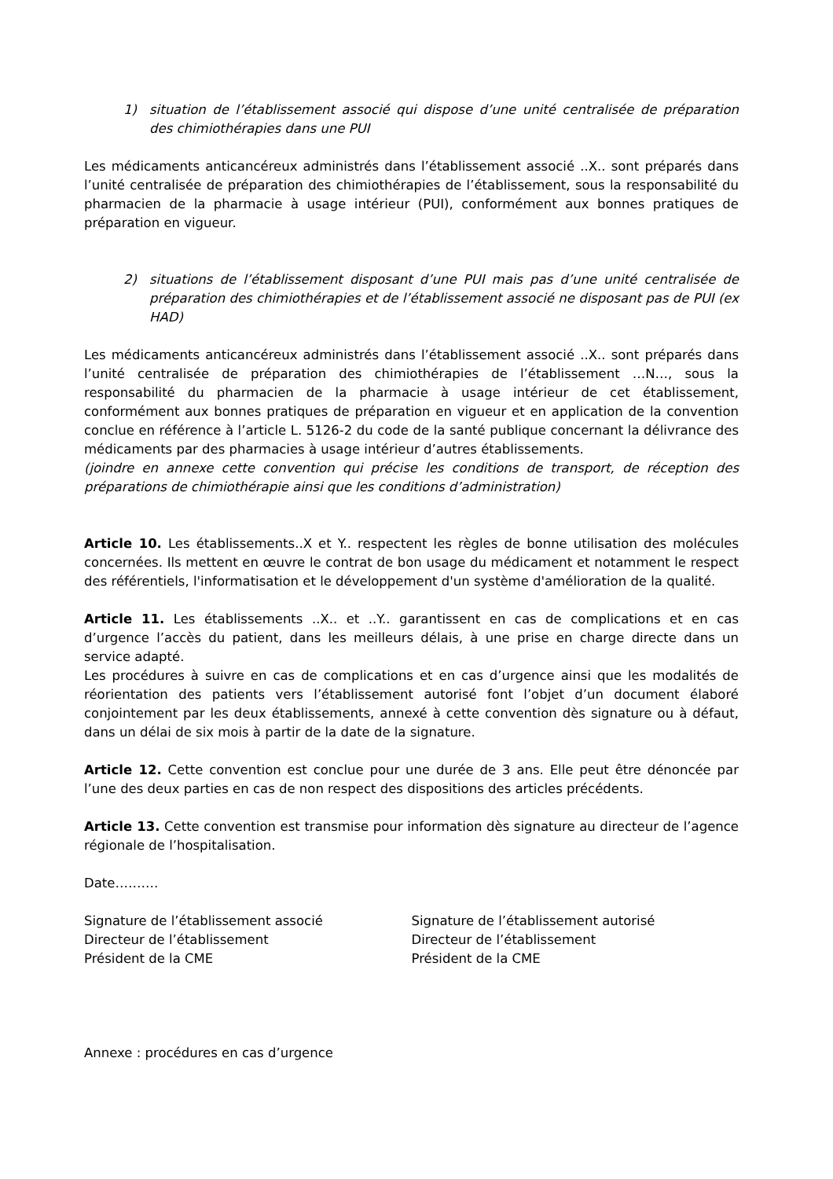1) situation de l’établissement associé qui dispose d’une unité centralisée de préparation des chimiothérapies dans une PUI
Les médicaments anticancéreux administrés dans l’établissement associé ..X.. sont préparés dans l’unité centralisée de préparation des chimiothérapies de l’établissement, sous la responsabilité du pharmacien de la pharmacie à usage intérieur (PUI), conformément aux bonnes pratiques de préparation en vigueur.
2) situations de l’établissement disposant d’une PUI mais pas d’une unité centralisée de préparation des chimiothérapies et de l’établissement associé ne disposant pas de PUI (ex HAD)
Les médicaments anticancéreux administrés dans l’établissement associé ..X.. sont préparés dans l’unité centralisée de préparation des chimiothérapies de l’établissement …N…, sous la responsabilité du pharmacien de la pharmacie à usage intérieur de cet établissement, conformément aux bonnes pratiques de préparation en vigueur et en application de la convention conclue en référence à l’article L. 5126-2 du code de la santé publique concernant la délivrance des médicaments par des pharmacies à usage intérieur d’autres établissements.
(joindre en annexe cette convention qui précise les conditions de transport, de réception des préparations de chimiothérapie ainsi que les conditions d’administration)
Article 10. Les établissements..X et Y.. respectent les règles de bonne utilisation des molécules concernées. Ils mettent en œuvre le contrat de bon usage du médicament et notamment le respect des référentiels, l'informatisation et le développement d'un système d'amélioration de la qualité.
Article 11. Les établissements ..X.. et ..Y.. garantissent en cas de complications et en cas d’urgence l’accès du patient, dans les meilleurs délais, à une prise en charge directe dans un service adapté.
Les procédures à suivre en cas de complications et en cas d’urgence ainsi que les modalités de réorientation des patients vers l’établissement autorisé font l’objet d’un document élaboré conjointement par les deux établissements, annexé à cette convention dès signature ou à défaut, dans un délai de six mois à partir de la date de la signature.
Article 12. Cette convention est conclue pour une durée de 3 ans. Elle peut être dénoncée par l’une des deux parties en cas de non respect des dispositions des articles précédents.
Article 13. Cette convention est transmise pour information dès signature au directeur de l’agence régionale de l’hospitalisation.
Date……….
Signature de l’établissement associé
Directeur de l’établissement
Président de la CME
Signature de l’établissement autorisé
Directeur de l’établissement
Président de la CME
Annexe : procédures en cas d’urgence